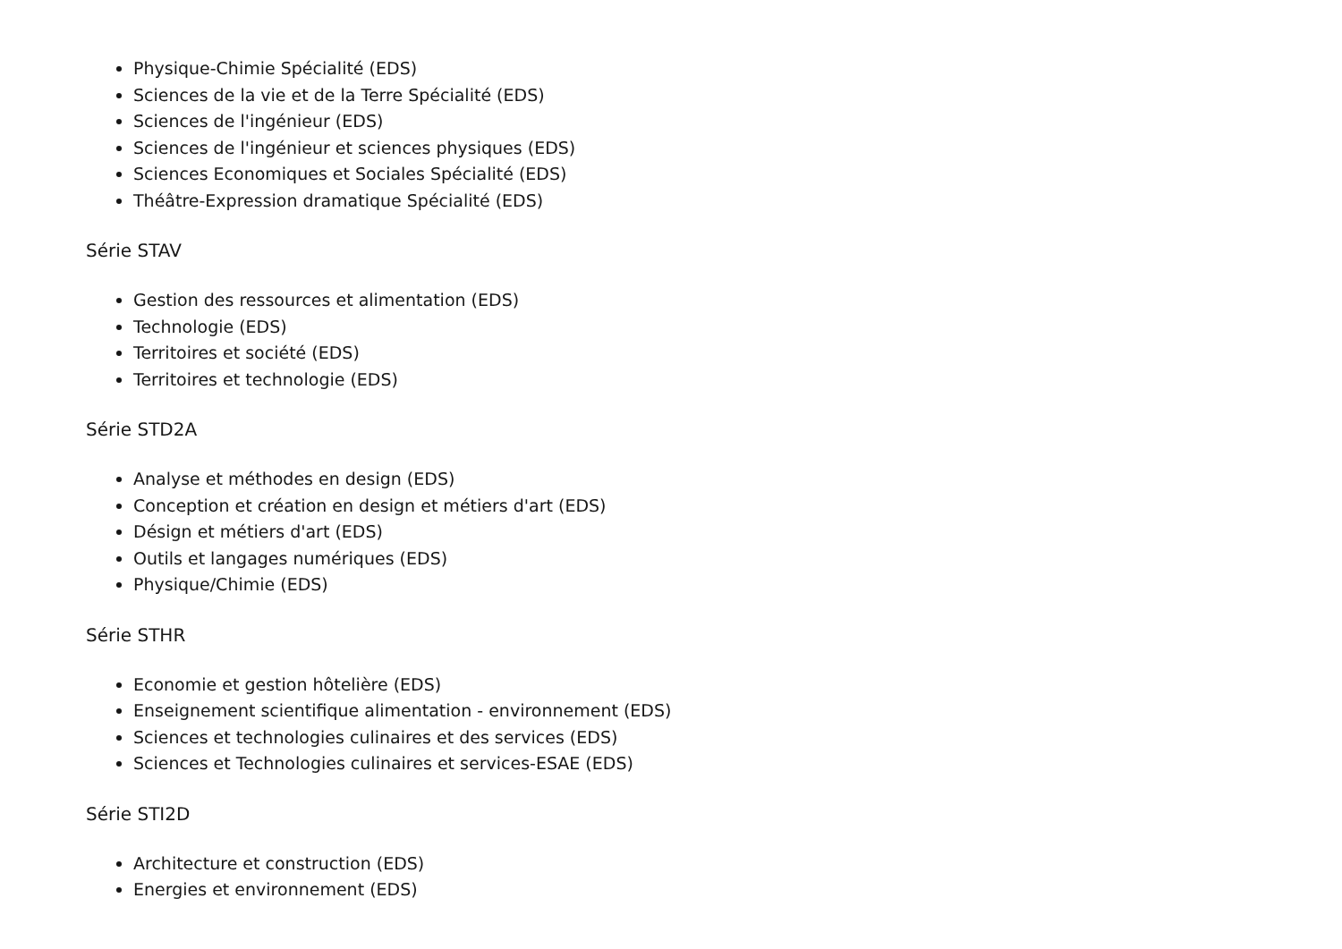Physique-Chimie Spécialité (EDS)
Sciences de la vie et de la Terre Spécialité (EDS)
Sciences de l'ingénieur (EDS)
Sciences de l'ingénieur et sciences physiques (EDS)
Sciences Economiques et Sociales Spécialité (EDS)
Théâtre-Expression dramatique Spécialité (EDS)
Série STAV
Gestion des ressources et alimentation (EDS)
Technologie (EDS)
Territoires et société (EDS)
Territoires et technologie (EDS)
Série STD2A
Analyse et méthodes en design (EDS)
Conception et création en design et métiers d'art (EDS)
Désign et métiers d'art (EDS)
Outils et langages numériques (EDS)
Physique/Chimie (EDS)
Série STHR
Economie et gestion hôtelière (EDS)
Enseignement scientifique alimentation - environnement (EDS)
Sciences et technologies culinaires et des services (EDS)
Sciences et Technologies culinaires et services-ESAE (EDS)
Série STI2D
Architecture et construction (EDS)
Energies et environnement (EDS)